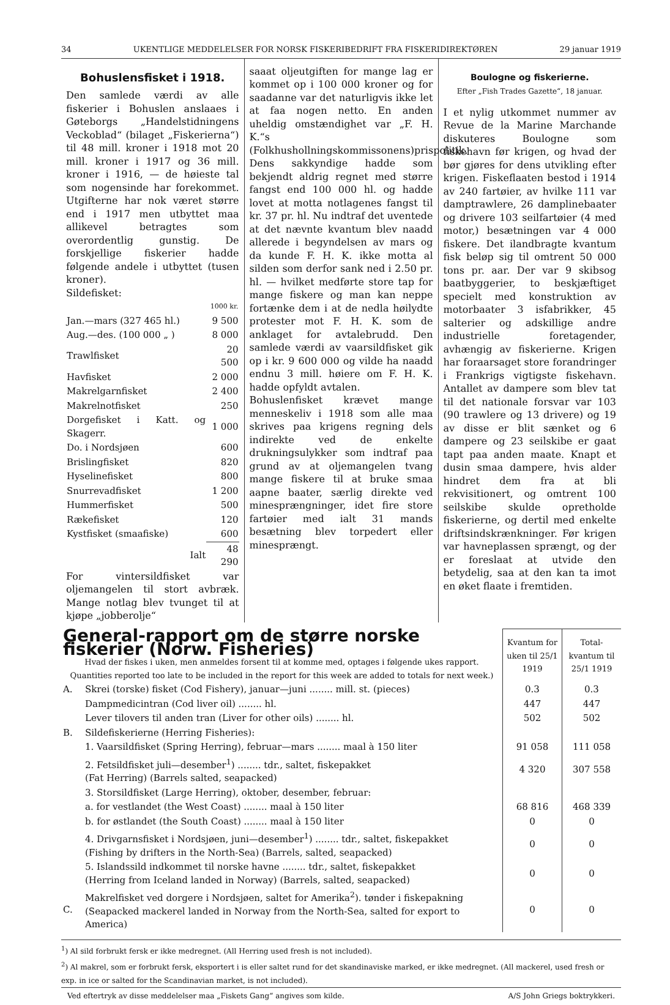34 UKENTLIGE MEDDELELSER FOR NORSK FISKERIBEDRIFT FRA FISKERIDIREKTØREN 29 januar 1919
Bohuslensfisket i 1918.
Den samlede værdi av alle fiskerier i Bohuslen anslaaes i Gøteborgs „Handelstidningens Veckoblad“ (bilaget „Fiskerierna“) til 48 mill. kroner i 1918 mot 20 mill. kroner i 1917 og 36 mill. kroner i 1916, — de høieste tal som nogensinde har forekommet. Utgifterne har nok været større end i 1917 men utbyttet maa allikevel betragtes som overordentlig gunstig. De forskjellige fiskerier hadde følgende andele i utbyttet (tusen kroner).
Sildefisket:
| | 1000 kr. |
| Jan.—mars (327 465 hl.) | 9 500 |
| Aug.—des. (100 000 „ ) | 8 000 |
| Trawlfisket | 20 500 |
| Havfisket | 2 000 |
| Makrelgarnfisket | 2 400 |
| Makrelnotfisket | 250 |
| Dorgefisket i Katt. og Skagerr. | 1 000 |
| Do. i Nordsjøen | 600 |
| Brislingfisket | 820 |
| Hyselinefisket | 800 |
| Snurrevadfisket | 1 200 |
| Hummerfisket | 500 |
| Rækefisket | 120 |
| Kystfisket (smaafiske) | 600 |
| Ialt | 48 290 |
For vintersildfisket var oljemangelen til stort avbræk. Mange notlag blev tvunget til at kjøpe „jobberolje“
saaat oljeutgiften for mange lag er kommet op i 100 000 kroner og for saadanne var det naturligvis ikke let at faa nogen netto. En anden uheldig omstændighet var „F. H. K.“s (Folkhushollningskommissonens)prispolitik. Dens sakkyndige hadde som bekjendt aldrig regnet med større fangst end 100 000 hl. og hadde lovet at motta notlagenes fangst til kr. 37 pr. hl. Nu indtraf det uventede at det nævnte kvantum blev naadd allerede i begyndelsen av mars og da kunde F. H. K. ikke motta al silden som derfor sank ned i 2.50 pr. hl. — hvilket medførte store tap for mange fiskere og man kan neppe fortænke dem i at de nedla høilydte protester mot F. H. K. som de anklaget for avtalebrudd. Den samlede værdi av vaarsildfisket gik op i kr. 9 600 000 og vilde ha naadd endnu 3 mill. høiere om F. H. K. hadde opfyldt avtalen.
Bohuslenfisket krævet mange menneskeliv i 1918 som alle maa skrives paa krigens regning dels indirekte ved de enkelte drukningsulykker som indtraf paa grund av at oljemangelen tvang mange fiskere til at bruke smaa aapne baater, særlig direkte ved minesprængninger, idet fire store fartøier med ialt 31 mands besætning blev torpedert eller minesprængt.
Boulogne og fiskerierne.
Efter „Fish Trades Gazette“, 18 januar.
I et nylig utkommet nummer av Revue de la Marine Marchande diskuteres Boulogne som fiskehavn før krigen, og hvad der bør gjøres for dens utvikling efter krigen. Fiskeflaaten bestod i 1914 av 240 fartøier, av hvilke 111 var damptrawlere, 26 damplinebaater og drivere 103 seilfartøier (4 med motor,) besætningen var 4 000 fiskere. Det ilandbragte kvantum fisk beløp sig til omtrent 50 000 tons pr. aar. Der var 9 skibsog baatbyggerier, to beskjæftiget specielt med konstruktion av motorbaater 3 isfabrikker, 45 salterier og adskillige andre industrielle foretagender, avhængig av fiskerierne. Krigen har foraarsaget store forandringer i Frankrigs vigtigste fiskehavn. Antallet av dampere som blev tat til det nationale forsvar var 103 (90 trawlere og 13 drivere) og 19 av disse er blit sænket og 6 dampere og 23 seilskibe er gaat tapt paa anden maate. Knapt et dusin smaa dampere, hvis alder hindret dem fra at bli rekvisitionert, og omtrent 100 seilskibe skulde opretholde fiskerierne, og dertil med enkelte driftsindskrænkninger. Før krigen var havnepla­ssen sprængt, og der er foreslaat at utvide den betydelig, saa at den kan ta imot en øket flaate i fremtiden.
| General-rapport om de større norske fiskerier (Norw. Fisheries) Hvad der fiskes i uken, men anmeldes forsent til at komme med, optages i følgende ukes rapport. Quantities reported too late to be included in the report for this week are added to totals for next week.) | | Kvantum for uken til 25/1 1919 | Total-kvantum til 25/1 1919 |
| A. | Skrei (torske) fisket (Cod Fishery), januar—juni ........ mill. st. (pieces) | 0.3 | 0.3 |
| | Dampmedicintran (Cod liver oil) ........ hl. | 447 | 447 |
| | Lever tilovers til anden tran (Liver for other oils) ........ hl. | 502 | 502 |
| B. | Sildefiskerierne (Herring Fisheries): | | |
| | 1. Vaarsildfisket (Spring Herring), februar—mars ........ maal à 150 liter | 91 058 | 111 058 |
| | 2. Fetsildfisket juli—desember<sup>1</sup>) ........ tdr., saltet, fiskepakket (Fat Herring) (Barrels salted, seapacked) | 4 320 | 307 558 |
| | 3. Storsildfisket (Large Herring), oktober, desember, februar: | | |
| | a. for vestlandet (the West Coast) ........ maal à 150 liter | 68 816 | 468 339 |
| | b. for østlandet (the South Coast) ........ maal à 150 liter | 0 | 0 |
| | 4. Drivgarnsfisket i Nordsjøen, juni—desember<sup>1</sup>) ........ tdr., saltet, fiskepakket (Fishing by drifters in the North-Sea) (Barrels, salted, seapacked) | 0 | 0 |
| | 5. Islandssild indkommet til norske havne ........ tdr., saltet, fiskepakket (Herring from Iceland landed in Norway) (Barrels, salted, seapacked) | 0 | 0 |
| C. | Makrelfisket ved dorgere i Nordsjøen, saltet for Amerika<sup>2</sup>). tønder i fiskepakning (Seapacked mackerel landed in Norway from the North-Sea, salted for export to America) | 0 | 0 |
<sup>1</sup>) Al sild forbrukt fersk er ikke medregnet. (All Herring used fresh is not included).
<sup>2</sup>) Al makrel, som er forbrukt fersk, eksportert i is eller saltet rund for det skandinaviske marked, er ikke medregnet. (All mackerel, used fresh or exp. in ice or salted for the Scandinavian market, is not included).
Ved eftertryk av disse meddelelser maa „Fiskets Gang“ angives som kilde. A/S John Griegs boktrykkeri.